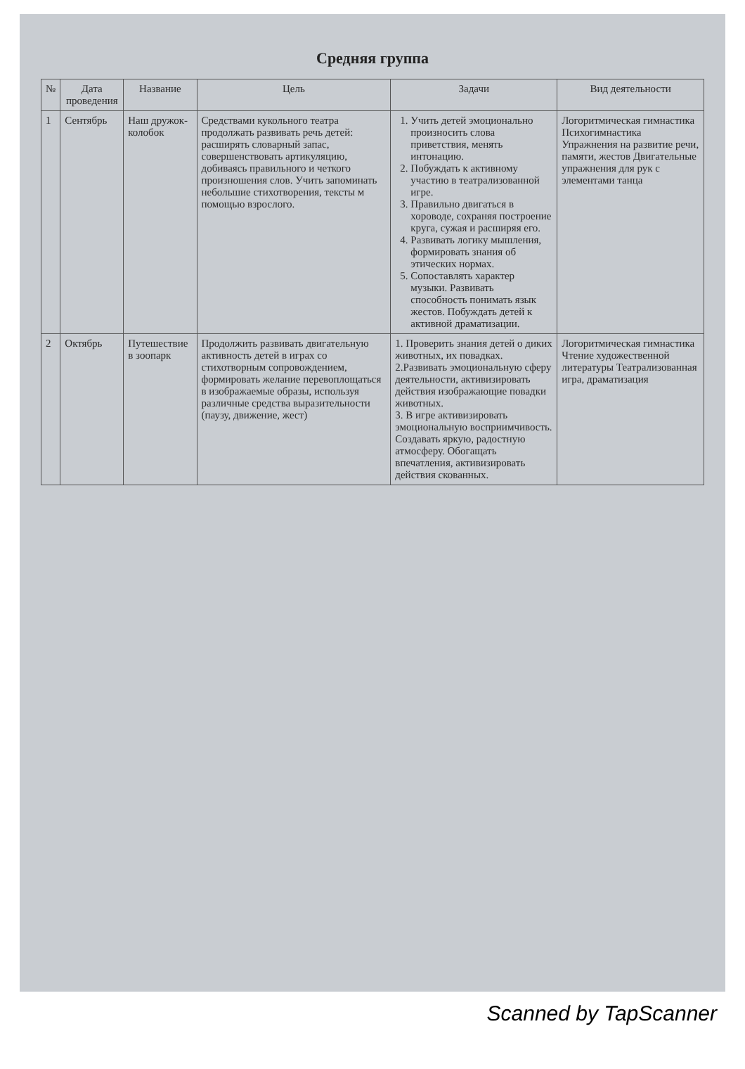Средняя группа
| № | Дата проведения | Название | Цель | Задачи | Вид деятельности |
| --- | --- | --- | --- | --- | --- |
| 1 | Сентябрь | Наш дружок-колобок | Средствами кукольного театра продолжать развивать речь детей: расширять словарный запас, совершенствовать артикуляцию, добиваясь правильного и четкого произношения слов. Учить запоминать небольшие стихотворения, тексты м помощью взрослого. | 1. Учить детей эмоционально произносить слова приветствия, менять интонацию. 2. Побуждать к активному участию в театрализованной игре. 3. Правильно двигаться в хороводе, сохраняя построение круга, сужая и расширяя его. 4. Развивать логику мышления, формировать знания об этических нормах. 5. Сопоставлять характер музыки. Развивать способность понимать язык жестов. Побуждать детей к активной драматизации. | Логоритмическая гимнастика Психогимнастика Упражнения на развитие речи, памяти, жестов Двигательные упражнения для рук с элементами танца |
| 2 | Октябрь | Путешествие в зоопарк | Продолжить развивать двигательную активность детей в играх со стихотворным сопровождением, формировать желание перевоплощаться в изображаемые образы, используя различные средства выразительности (паузу, движение, жест) | 1. Проверить знания детей о диких животных, их повадках. 2.Развивать эмоциональную сферу деятельности, активизировать действия изображающие повадки животных. 3. В игре активизировать эмоциональную восприимчивость. Создавать яркую, радостную атмосферу. Обогащать впечатления, активизировать действия скованных. | Логоритмическая гимнастика Чтение художественной литературы Театрализованная игра, драматизация |
Scanned by TapScanner